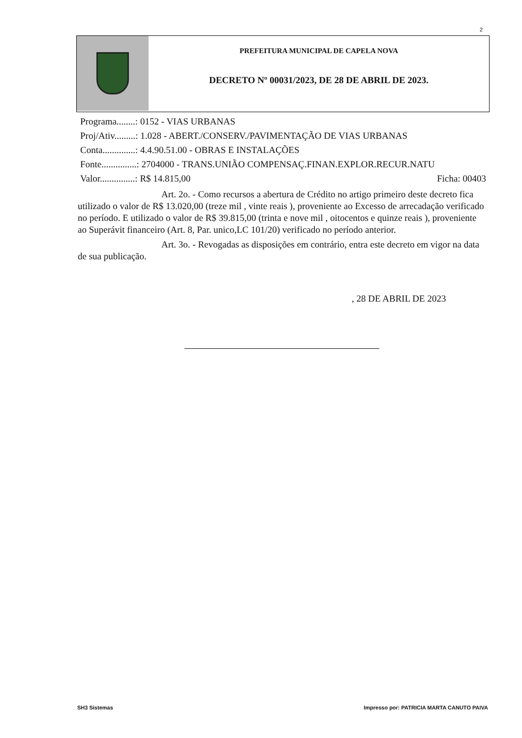2
PREFEITURA MUNICIPAL DE CAPELA NOVA
DECRETO Nº 00031/2023, DE 28 DE ABRIL DE 2023.
Programa........: 0152 - VIAS URBANAS
Proj/Ativ.........: 1.028 - ABERT./CONSERV./PAVIMENTAÇÃO DE VIAS URBANAS
Conta..............: 4.4.90.51.00 - OBRAS E INSTALAÇÕES
Fonte...............: 2704000 - TRANS.UNIÃO COMPENSAÇ.FINAN.EXPLOR.RECUR.NATU
Valor...............: R$ 14.815,00 Ficha: 00403
Art. 2o. - Como recursos a abertura de Crédito no artigo primeiro deste decreto fica utilizado o valor de R$ 13.020,00 (treze mil , vinte reais ), proveniente ao Excesso de arrecadação verificado no período. E utilizado o valor de R$ 39.815,00 (trinta e nove mil , oitocentos e quinze reais ), proveniente ao Superávit financeiro (Art. 8, Par. unico,LC 101/20) verificado no período anterior.
Art. 3o. - Revogadas as disposições em contrário, entra este decreto em vigor na data de sua publicação.
, 28 DE ABRIL DE 2023
SH3 Sistemas Impresso por: PATRICIA MARTA CANUTO PAIVA